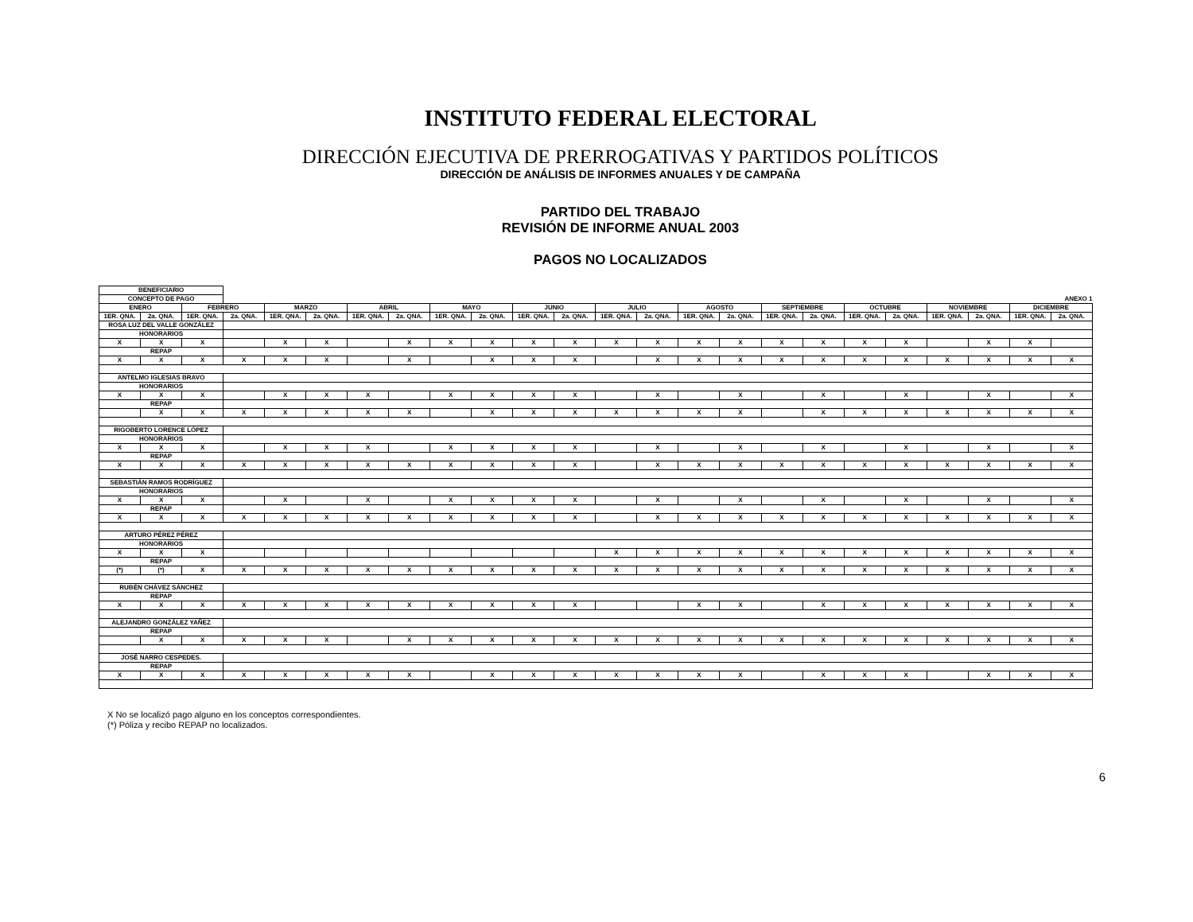INSTITUTO FEDERAL ELECTORAL
DIRECCIÓN EJECUTIVA DE PRERROGATIVAS Y PARTIDOS POLÍTICOS
DIRECCIÓN DE ANÁLISIS DE INFORMES ANUALES Y DE CAMPAÑA
PARTIDO DEL TRABAJO
REVISIÓN DE INFORME ANUAL 2003
PAGOS NO LOCALIZADOS
| BENEFICIARIO | | | | | | | | | | | | | | | | | | | | | | | |
| CONCEPTO DE PAGO | | | ANEXO 1 | | | | | | | | | | | | | | | | | | | | |
| ENERO | | FEBRERO | | MARZO | | ABRIL | | MAYO | | JUNIO | | JULIO | | AGOSTO | | SEPTIEMBRE | | OCTUBRE | | NOVIEMBRE | | DICIEMBRE | |
| 1ER. QNA. | 2a. QNA. | 1ER. QNA. | 2a. QNA. | 1ER. QNA. | 2a. QNA. | 1ER. QNA. | 2a. QNA. | 1ER. QNA. | 2a. QNA. | 1ER. QNA. | 2a. QNA. | 1ER. QNA. | 2a. QNA. | 1ER. QNA. | 2a. QNA. | 1ER. QNA. | 2a. QNA. | 1ER. QNA. | 2a. QNA. | 1ER. QNA. | 2a. QNA. | 1ER. QNA. | 2a. QNA. |
| ROSA LUZ DEL VALLE GONZÁLEZ | | | | | | | | | | | | | | | | | | | | | | | |
| HONORARIOS | | | | | | | | | | | | | | | | | | | | | | | |
| X | X | X | | X | X | | X | X | X | X | X | X | X | X | X | X | X | X | X | | X | X | |
| REPAP | | | | | | | | | | | | | | | | | | | | | | | |
| X | X | X | X | X | X | | X | | X | X | X | | X | X | X | X | X | X | X | X | X | X | X |
| ANTELMO IGLESIAS BRAVO | | | | | | | | | | | | | | | | | | | | | | | |
| HONORARIOS | | | | | | | | | | | | | | | | | | | | | | | |
| X | X | X | | X | X | X | | X | X | X | X | | X | | X | | X | | X | | X | | X |
| REPAP | | | | | | | | | | | | | | | | | | | | | | | |
| | X | X | X | X | X | X | X | | X | X | X | X | X | X | X | | X | X | X | X | X | X | X |
| RIGOBERTO LORENCE LÓPEZ | | | | | | | | | | | | | | | | | | | | | | | |
| HONORARIOS | | | | | | | | | | | | | | | | | | | | | | | |
| X | X | X | | X | X | X | | X | X | X | X | | X | | X | | X | | X | | X | | X |
| REPAP | | | | | | | | | | | | | | | | | | | | | | | |
| X | X | X | X | X | X | X | X | X | X | X | X | | X | X | X | X | X | X | X | X | X | X | X |
| SEBASTIÁN RAMOS RODRÍGUEZ | | | | | | | | | | | | | | | | | | | | | | | |
| HONORARIOS | | | | | | | | | | | | | | | | | | | | | | | |
| X | X | X | | X | | X | | X | X | X | X | | X | | X | | X | | X | | X | | X |
| REPAP | | | | | | | | | | | | | | | | | | | | | | | |
| X | X | X | X | X | X | X | X | X | X | X | X | | X | X | X | X | X | X | X | X | X | X | X |
| ARTURO PÉREZ PÉREZ | | | | | | | | | | | | | | | | | | | | | | | |
| HONORARIOS | | | | | | | | | | | | | | | | | | | | | | | |
| X | X | X | | | | | | | | | | X | X | X | X | X | X | X | X | X | X | X | X |
| REPAP | | | | | | | | | | | | | | | | | | | | | | | |
| (*) | (*) | X | X | X | X | X | X | X | X | X | X | X | X | X | X | X | X | X | X | X | X | X | X |
| RUBÉN CHÁVEZ SÁNCHEZ | | | | | | | | | | | | | | | | | | | | | | | |
| REPAP | | | | | | | | | | | | | | | | | | | | | | | |
| X | X | X | X | X | X | X | X | X | X | X | X | | | X | X | | X | X | X | X | X | X | X |
| ALEJANDRO GONZÁLEZ YAÑEZ | | | | | | | | | | | | | | | | | | | | | | | |
| REPAP | | | | | | | | | | | | | | | | | | | | | | | |
| | X | X | X | X | X | | X | X | X | X | X | X | X | X | X | X | X | X | X | X | X | X | X |
| JOSÉ NARRO CESPEDES. | | | | | | | | | | | | | | | | | | | | | | | |
| REPAP | | | | | | | | | | | | | | | | | | | | | | | |
| X | X | X | X | X | X | X | X | | X | X | X | X | X | X | X | | X | X | X | | X | X | X |
X No se localizó pago alguno en los conceptos correspondientes.
(*) Póliza y recibo REPAP no localizados.
6